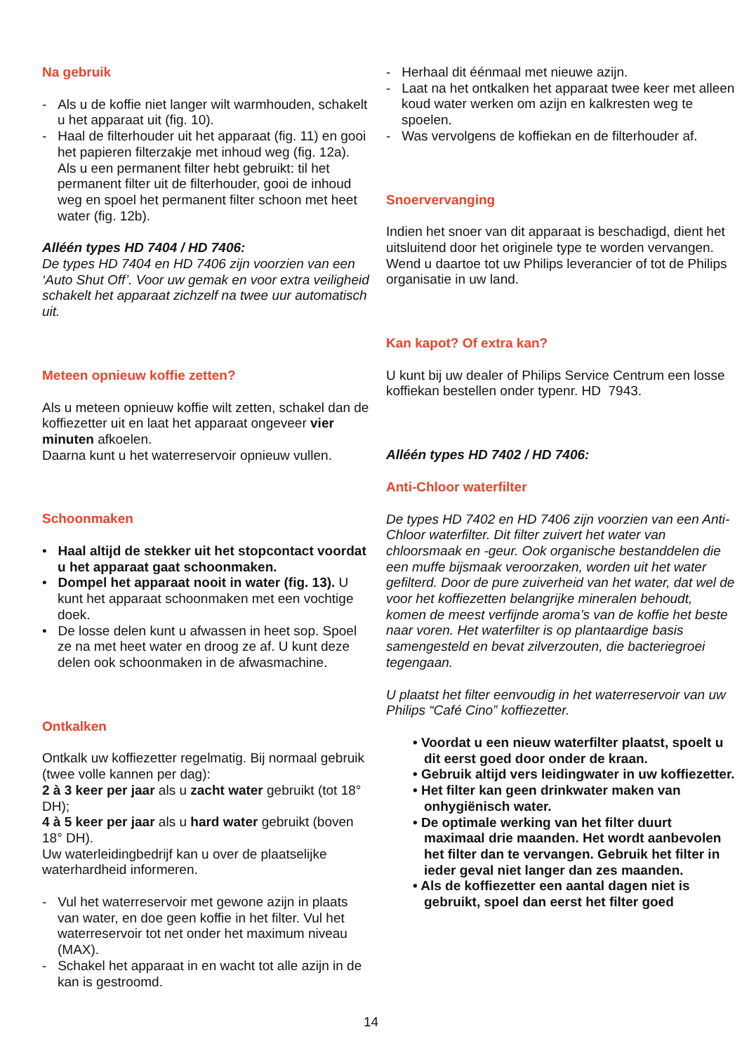Na gebruik
- Als u de koffie niet langer wilt warmhouden, schakelt u het apparaat uit (fig. 10).
- Haal de filterhouder uit het apparaat (fig. 11) en gooi het papieren filterzakje met inhoud weg (fig. 12a).
Als u een permanent filter hebt gebruikt: til het permanent filter uit de filterhouder, gooi de inhoud weg en spoel het permanent filter schoon met heet water (fig. 12b).
Alléén types HD 7404 / HD 7406:
De types HD 7404 en HD 7406 zijn voorzien van een ‘Auto Shut Off’. Voor uw gemak en voor extra veiligheid schakelt het apparaat zichzelf na twee uur automatisch uit.
Meteen opnieuw koffie zetten?
Als u meteen opnieuw koffie wilt zetten, schakel dan de koffiezetter uit en laat het apparaat ongeveer vier minuten afkoelen.
Daarna kunt u het waterreservoir opnieuw vullen.
Schoonmaken
• Haal altijd de stekker uit het stopcontact voordat u het apparaat gaat schoonmaken.
• Dompel het apparaat nooit in water (fig. 13). U kunt het apparaat schoonmaken met een vochtige doek.
• De losse delen kunt u afwassen in heet sop. Spoel ze na met heet water en droog ze af. U kunt deze delen ook schoonmaken in de afwasmachine.
Ontkalken
Ontkalk uw koffiezetter regelmatig. Bij normaal gebruik (twee volle kannen per dag):
2 à 3 keer per jaar als u zacht water gebruikt (tot 18° DH);
4 à 5 keer per jaar als u hard water gebruikt (boven 18° DH).
Uw waterleidingbedrijf kan u over de plaatselijke waterhardheid informeren.
- Vul het waterreservoir met gewone azijn in plaats van water, en doe geen koffie in het filter. Vul het waterreservoir tot net onder het maximum niveau (MAX).
- Schakel het apparaat in en wacht tot alle azijn in de kan is gestroomd.
- Herhaal dit éénmaal met nieuwe azijn.
- Laat na het ontkalken het apparaat twee keer met alleen koud water werken om azijn en kalkresten weg te spoelen.
- Was vervolgens de koffiekan en de filterhouder af.
Snoervervanging
Indien het snoer van dit apparaat is beschadigd, dient het uitsluitend door het originele type te worden vervangen.
Wend u daartoe tot uw Philips leverancier of tot de Philips organisatie in uw land.
Kan kapot? Of extra kan?
U kunt bij uw dealer of Philips Service Centrum een losse koffiekan bestellen onder typenr. HD 7943.
Alléén types HD 7402 / HD 7406:
Anti-Chloor waterfilter
De types HD 7402 en HD 7406 zijn voorzien van een Anti-Chloor waterfilter. Dit filter zuivert het water van chloorsmaak en -geur. Ook organische bestanddelen die een muffe bijsmaak veroorzaken, worden uit het water gefilterd. Door de pure zuiverheid van het water, dat wel de voor het koffiezetten belangrijke mineralen behoudt, komen de meest verfijnde aroma’s van de koffie het beste naar voren. Het waterfilter is op plantaardige basis samengesteld en bevat zilverzouten, die bacteriegroei tegengaan.
U plaatst het filter eenvoudig in het waterreservoir van uw Philips “Café Cino” koffiezetter.
• Voordat u een nieuw waterfilter plaatst, spoelt u dit eerst goed door onder de kraan.
• Gebruik altijd vers leidingwater in uw koffiezetter.
• Het filter kan geen drinkwater maken van onhygiënisch water.
• De optimale werking van het filter duurt maximaal drie maanden. Het wordt aanbevolen het filter dan te vervangen. Gebruik het filter in ieder geval niet langer dan zes maanden.
• Als de koffiezetter een aantal dagen niet is gebruikt, spoel dan eerst het filter goed
14